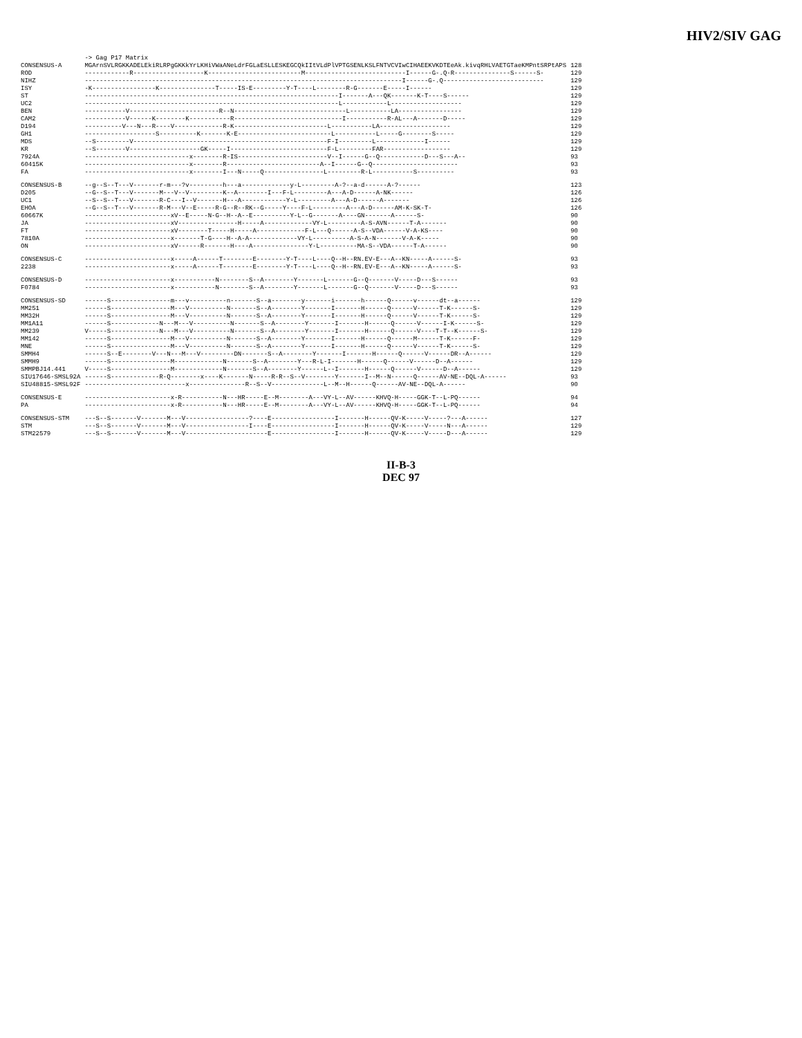HIV2/SIV GAG
| | -> Gag P17 Matrix | |
| CONSENSUS-A | MGArnSVLRGKKADELEkiRLRPgGKKkYrLKHiVWaANeLdrFGLaESLLESKEGCQkIItVLdPlVPTGSENLKSLFNTVCVIwCIHAEEKVKDTEeAk.kivqRHLVAETGTaeKMPntSRPtAPS | 128 |
| ROD | ------------R-------------------K-------------------------M---------------------------I------G-.Q-R---------------S------S- | 129 |
| NIHZ | -------------------------------------------------------------------------------------I------G-.Q--------------------------- | 129 |
| ISY | -K-----------------K---------------T-----IS-E---------Y-T----L--------R-G-------E-----I------ | 129 |
| ST | --------------------------------------------------------------------I-------A---QK-------K-T----S------ | 129 |
| UC2 | --------------------------------------------------------------------L------------L------------------- | 129 |
| BEN | -----------V------------------------R--N------------------------------L-----------LA----------------- | 129 |
| CAM2 | -----------V------K--------K-----------R-----------------------------I-----------R-AL---A-------D----- | 129 |
| D194 | ----------V---N---R----V-------------R-K-------------------------L-----------LA------------------- | 129 |
| GH1 | -------------------S----------K-------K-E-------------------------L-----------L-----G--------S----- | 129 |
| MDS | --S---------V----------------------------------------------------F-I---------L-------------I------ | 129 |
| KR | --S--------V-------------------GK-----I--------------------------F-L---------FAR------------------ | 129 |
| 7924A | ----------------------------x--------R-IS------------------------V--I------G--Q------------D---S---A-- | 93 |
| 60415K | ----------------------------x--------R-------------------------A--I------G--Q----------------------- | 93 |
| FA | ----------------------------x--------I---N-----Q----------------L---------R-L-----------S---------- | 93 |
| CONSENSUS-B | --g--S--T---V-------r-m---?v---------h---a-------------y-L---------A-?--a-d------A-?------ | 123 |
| D205 | --G--S--T---V-------M---V--V---------K--A--------I---F-L---------A---A-D------A-NK------ | 126 |
| UC1 | --S--S--T---V-------R-C---I--V-------H---A------------Y-L---------A---A-D------A------- | 126 |
| EHOA | --G--S--T---V-------R-M---V--E-----R-G--R--RK--G-----Y----F-L---------A---A-D------AM-K-SK-T- | 126 |
| 60667K | -----------------------xV--E-----N-G--H--A--E----------Y-L--G-------A----GN-------A------S- | 90 |
| JA | -----------------------xV----------------H-----A-------------VY-L---------A-S-AVN------T-A------- | 90 |
| FT | -----------------------xV--------T-----H-----A-------------F-L---Q------A-S--VDA------V-A-KS---- | 90 |
| 7810A | -----------------------x-------T-G----H--A-A-------------VY-L----------A-S-A-N-------V-A-K----- | 90 |
| ON | -----------------------xV------R-------H----A---------------Y-L----------MA-S--VDA------T-A------ | 90 |
| CONSENSUS-C | -----------------------x-----A------T--------E--------Y-T----L----Q--H--RN.EV-E---A--KN-----A------S- | 93 |
| 2238 | -----------------------x-----A------T--------E--------Y-T----L----Q--H--RN.EV-E---A--KN-----A------S- | 93 |
| CONSENSUS-D | -----------------------x-----------N--------S--A--------Y-------L-------G--Q-------V-----D---S------ | 93 |
| F0784 | -----------------------x-----------N--------S--A--------Y-------L-------G--Q-------V-----D---S------ | 93 |
| CONSENSUS-SD | ------S----------------m---v----------n-------S--a--------y-------i-------h------Q------v------dt--a------ | 129 |
| MM251 | ------S----------------M---V----------N-------S--A--------Y-------I-------H------Q------V------T-K------S- | 129 |
| MM32H | ------S----------------M---V----------N-------S--A--------Y-------I-------H------Q------V------T-K------S- | 129 |
| MM1A11 | ------S-------------N---M---V----------N-------S--A--------Y-------I-------H------Q------V------I-K------S- | 129 |
| MM239 | V-----S-------------N---M---V----------N-------S--A--------Y-------I-------H------Q------V----T-T--K------S- | 129 |
| MM142 | ------S----------------M---V----------N-------S--A--------Y-------I-------H------Q------M------T-K------F- | 129 |
| MNE | ------S----------------M---V----------N-------S--A--------Y-------I-------H------Q------V------T-K------S- | 129 |
| SMMH4 | ------S--E--------V---N---M---V---------DN-------S--A--------Y-------I-------H------Q------V------DR--A------ | 129 |
| SMMH9 | ------S----------------M-------------N-------S--A--------Y---R-L-I-------H------Q------V------D--A------ | 129 |
| SMMPBJ14.441 | V-----S----------------M-------------N-------S--A--------Y------L--I-------H------Q------V------D--A------ | 129 |
| SIU17646-SMSL92A | ------S-------------R-Q--------x----K-------N-----R-R--S--V--------Y-------I--M--N------Q------AV-NE--DQL-A------ | 93 |
| SIU48815-SMSL92F | ---------------------------x---------------R--S--V--------------L--M--H------Q------AV-NE--DQL-A------ | 90 |
| CONSENSUS-E | -----------------------x-R-----------N---HR-----E--M--------A---VY-L--AV------KHVQ-H-----GGK-T--L-PQ------ | 94 |
| PA | -----------------------x-R-----------N---HR-----E--M--------A---VY-L--AV------KHVQ-H-----GGK-T--L-PQ------ | 94 |
| CONSENSUS-STM | ---S--S-------V-------M---V-----------------?----E-----------------I-------H------QV-K-----V-----?---A------ | 127 |
| STM | ---S--S-------V-------M---V-----------------I----E-----------------I-------H------QV-K-----V-----N---A------ | 129 |
| STM22579 | ---S--S-------V-------M---V----------------------E-----------------I-------H------QV-K-----V-----D---A------ | 129 |
II-B-3
DEC 97